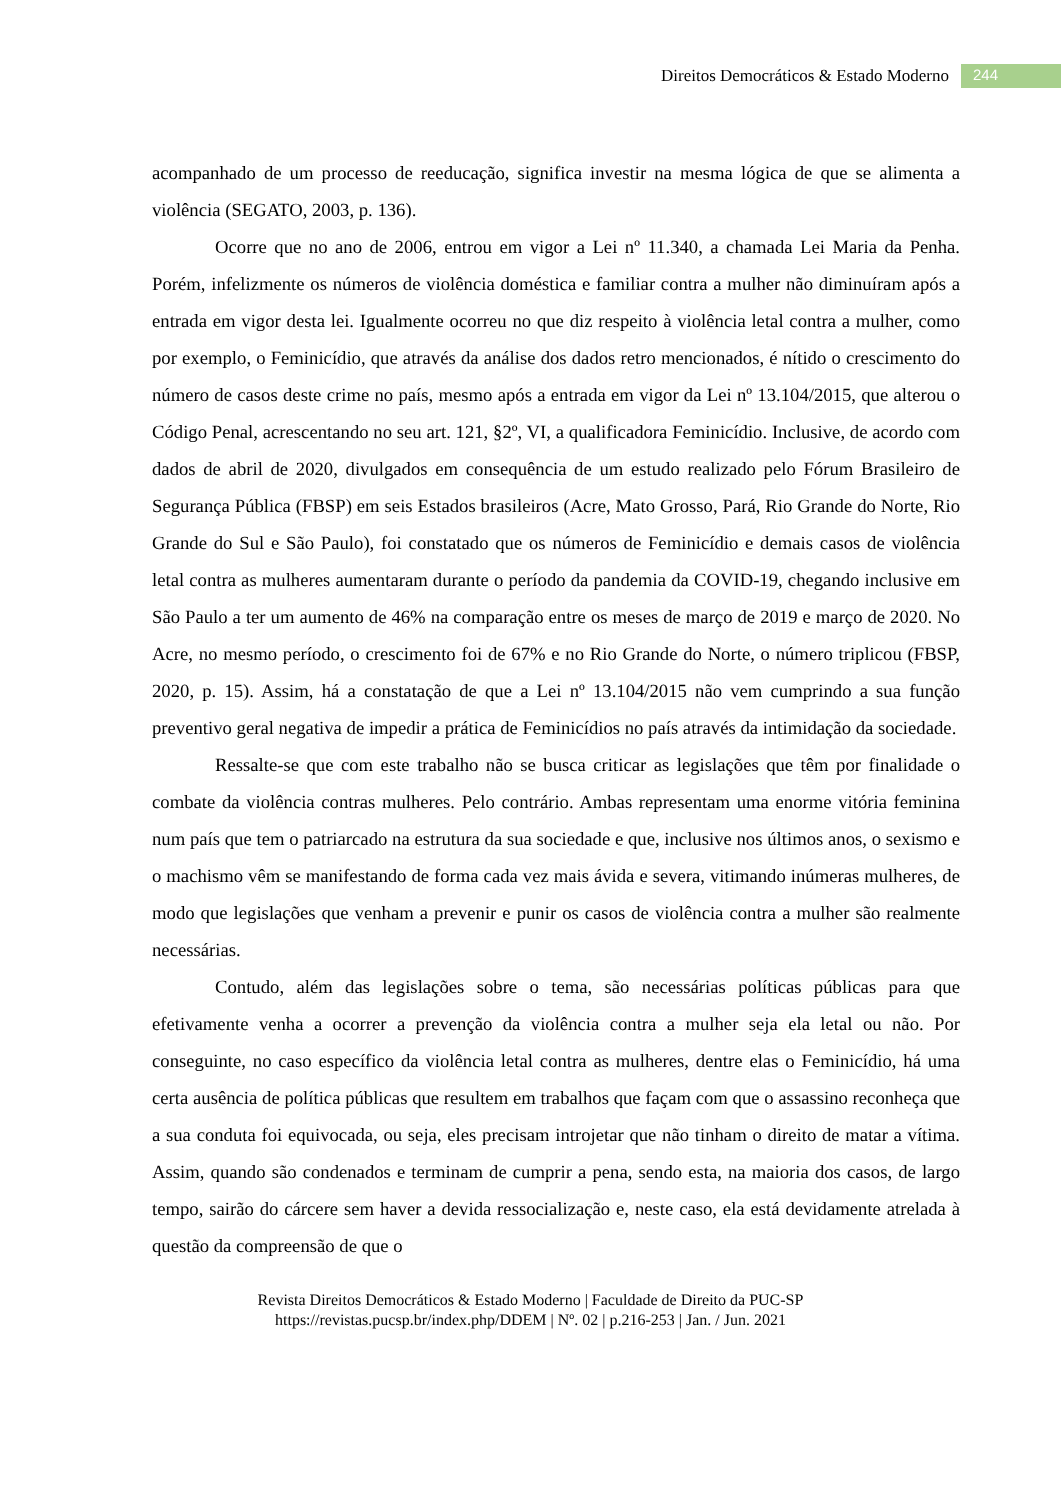Direitos Democráticos & Estado Moderno 244
acompanhado de um processo de reeducação, significa investir na mesma lógica de que se alimenta a violência (SEGATO, 2003, p. 136).
Ocorre que no ano de 2006, entrou em vigor a Lei nº 11.340, a chamada Lei Maria da Penha. Porém, infelizmente os números de violência doméstica e familiar contra a mulher não diminuíram após a entrada em vigor desta lei. Igualmente ocorreu no que diz respeito à violência letal contra a mulher, como por exemplo, o Feminicídio, que através da análise dos dados retro mencionados, é nítido o crescimento do número de casos deste crime no país, mesmo após a entrada em vigor da Lei nº 13.104/2015, que alterou o Código Penal, acrescentando no seu art. 121, §2º, VI, a qualificadora Feminicídio. Inclusive, de acordo com dados de abril de 2020, divulgados em consequência de um estudo realizado pelo Fórum Brasileiro de Segurança Pública (FBSP) em seis Estados brasileiros (Acre, Mato Grosso, Pará, Rio Grande do Norte, Rio Grande do Sul e São Paulo), foi constatado que os números de Feminicídio e demais casos de violência letal contra as mulheres aumentaram durante o período da pandemia da COVID-19, chegando inclusive em São Paulo a ter um aumento de 46% na comparação entre os meses de março de 2019 e março de 2020. No Acre, no mesmo período, o crescimento foi de 67% e no Rio Grande do Norte, o número triplicou (FBSP, 2020, p. 15). Assim, há a constatação de que a Lei nº 13.104/2015 não vem cumprindo a sua função preventivo geral negativa de impedir a prática de Feminicídios no país através da intimidação da sociedade.
Ressalte-se que com este trabalho não se busca criticar as legislações que têm por finalidade o combate da violência contras mulheres. Pelo contrário. Ambas representam uma enorme vitória feminina num país que tem o patriarcado na estrutura da sua sociedade e que, inclusive nos últimos anos, o sexismo e o machismo vêm se manifestando de forma cada vez mais ávida e severa, vitimando inúmeras mulheres, de modo que legislações que venham a prevenir e punir os casos de violência contra a mulher são realmente necessárias.
Contudo, além das legislações sobre o tema, são necessárias políticas públicas para que efetivamente venha a ocorrer a prevenção da violência contra a mulher seja ela letal ou não. Por conseguinte, no caso específico da violência letal contra as mulheres, dentre elas o Feminicídio, há uma certa ausência de política públicas que resultem em trabalhos que façam com que o assassino reconheça que a sua conduta foi equivocada, ou seja, eles precisam introjetar que não tinham o direito de matar a vítima. Assim, quando são condenados e terminam de cumprir a pena, sendo esta, na maioria dos casos, de largo tempo, sairão do cárcere sem haver a devida ressocialização e, neste caso, ela está devidamente atrelada à questão da compreensão de que o
Revista Direitos Democráticos & Estado Moderno | Faculdade de Direito da PUC-SP
https://revistas.pucsp.br/index.php/DDEM | Nº. 02 | p.216-253 | Jan. / Jun. 2021